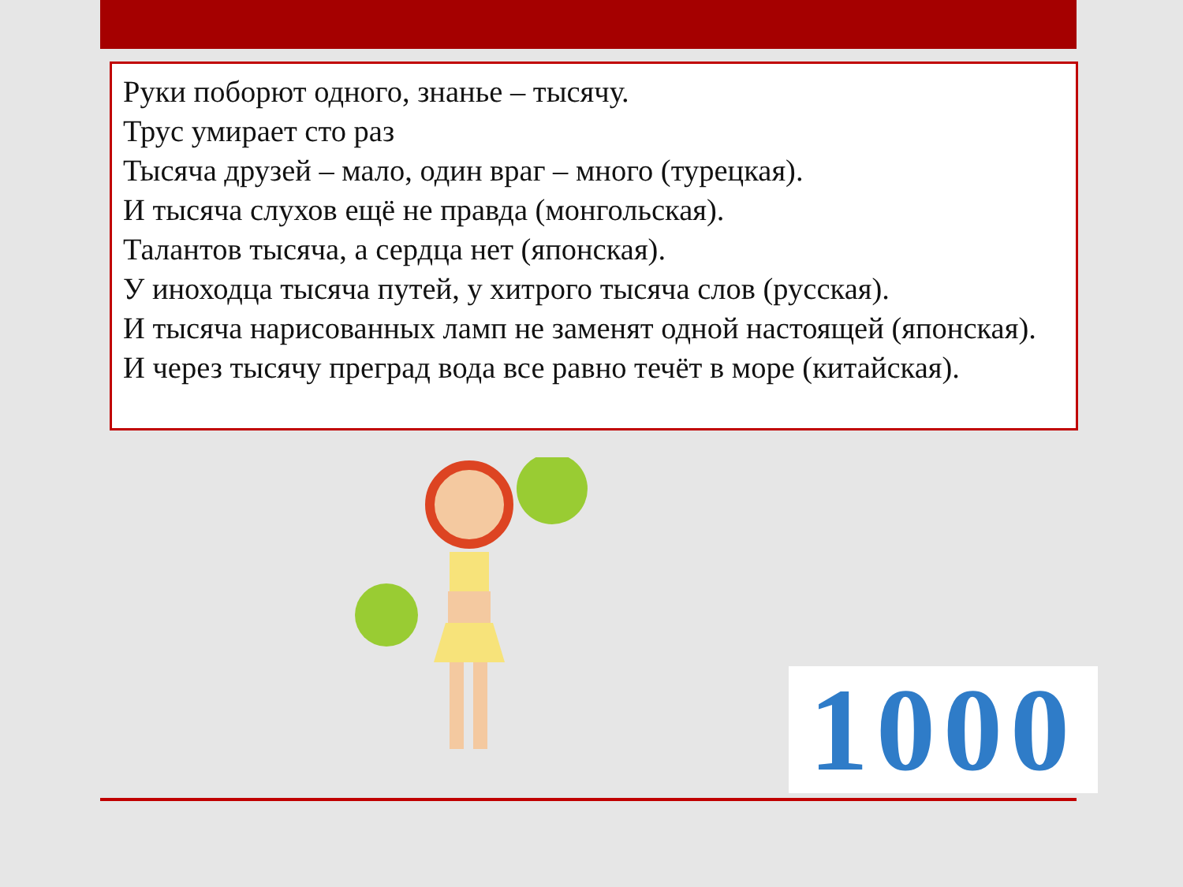Руки поборют одного, знанье – тысячу.
Трус умирает сто раз
Тысяча друзей – мало, один враг – много (турецкая).
И тысяча слухов ещё не правда (монгольская).
Талантов тысяча, а сердца нет (японская).
У иноходца тысяча путей, у хитрого тысяча слов (русская).
И тысяча нарисованных ламп не заменят одной настоящей (японская).
И через тысячу преград вода все равно течёт в море (китайская).
1000